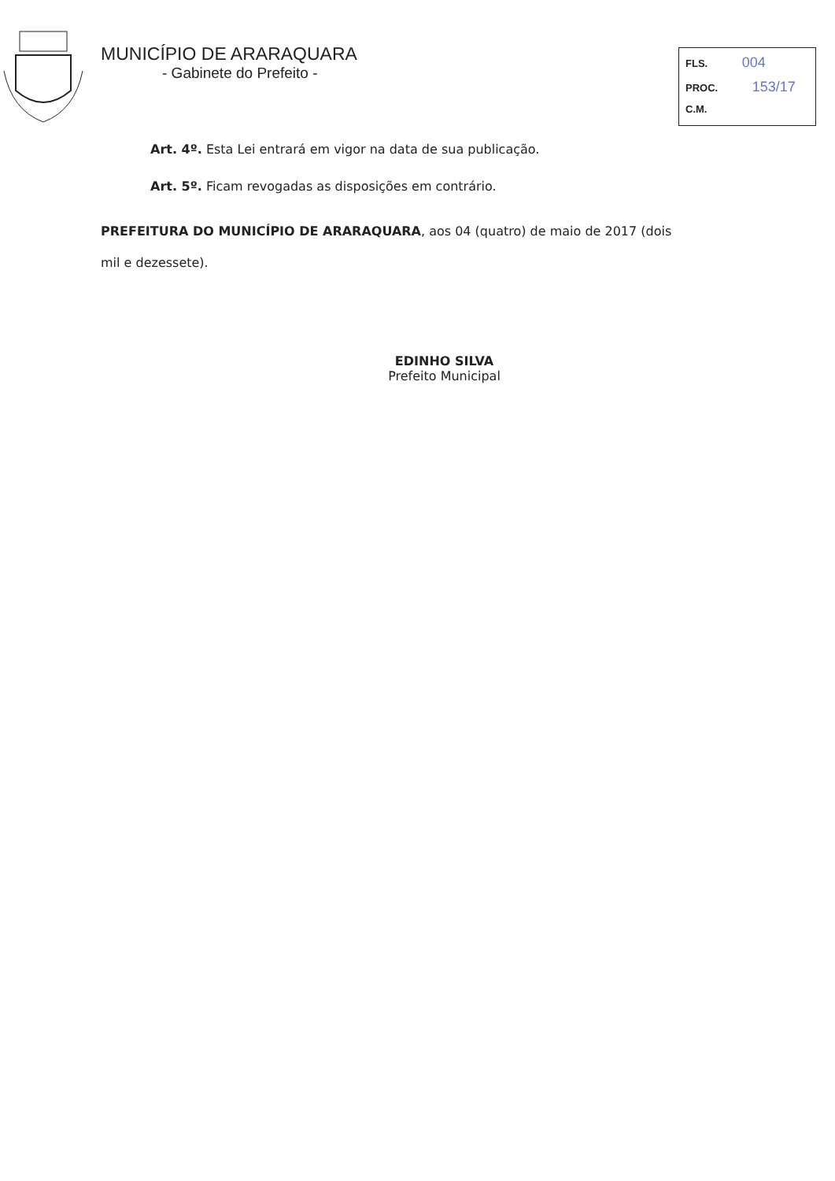MUNICÍPIO DE ARARAQUARA
- Gabinete do Prefeito -
FLS. 004
PROC. 153/17
C.M.
Art. 4º. Esta Lei entrará em vigor na data de sua publicação.
Art. 5º. Ficam revogadas as disposições em contrário.
PREFEITURA DO MUNICÍPIO DE ARARAQUARA, aos 04 (quatro) de maio de 2017 (dois mil e dezessete).
EDINHO SILVA
Prefeito Municipal